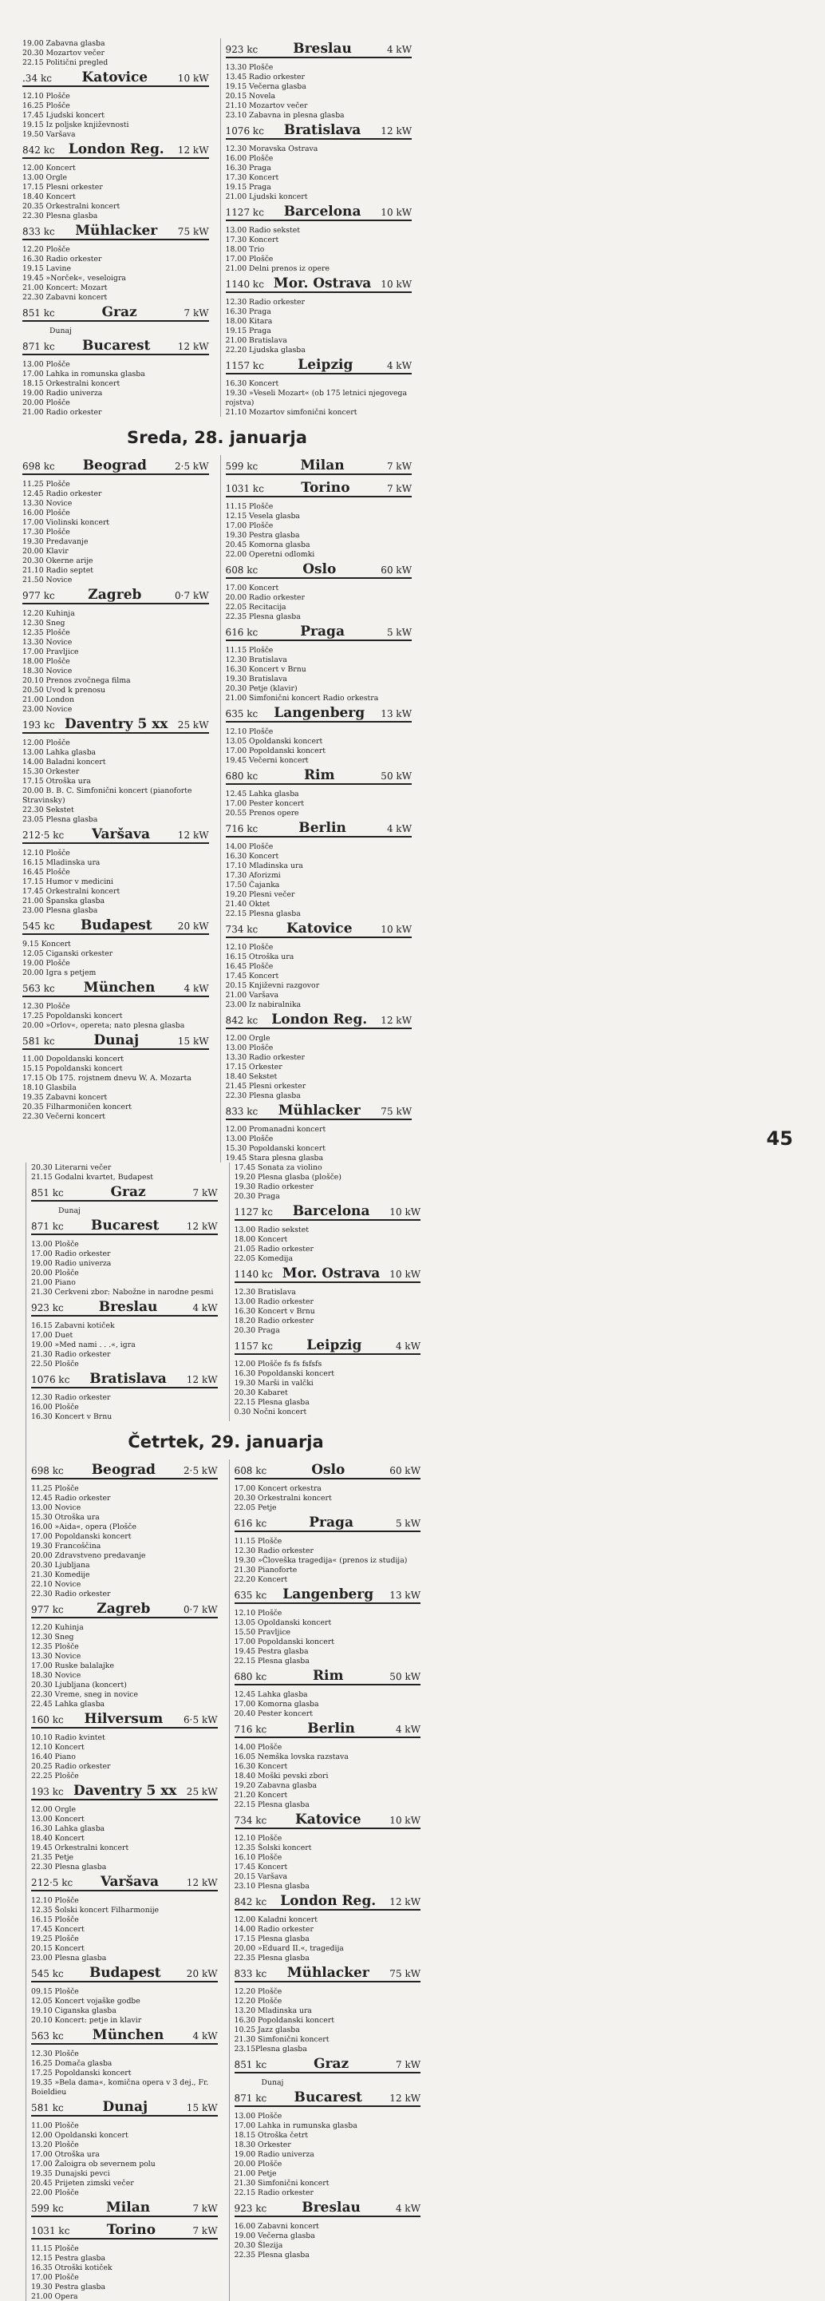19.00 Zabavna glasba
20.30 Mozartov večer
22.15 Politični pregled
.34 kc Katovice 10 kW
12.10 Plošče
16.25 Plošče
17.45 Ljudski koncert
19.15 Iz poljske književnosti
19.50 Varšava
842 kc London Reg. 12 kW
12.00 Koncert
13.00 Orgle
17.15 Plesni orkester
18.40 Koncert
20.35 Orkestralni koncert
22.30 Plesna glasba
833 kc Mühlacker 75 kW
12.20 Plošče
16.30 Radio orkester
19.15 Lavine
19.45 »Norček«, veseloigra
21.00 Koncert: Mozart
22.30 Zabavni koncert
851 kc Graz 7 kW
Dunaj
871 kc Bucarest 12 kW
13.00 Plošče
17.00 Lahka in romunska glasba
18.15 Orkestralni koncert
19.00 Radio univerza
20.00 Plošče
21.00 Radio orkester
923 kc Breslau 4 kW
13.30 Plošče
13.45 Radio orkester
19.15 Večerna glasba
20.15 Novela
21.10 Mozartov večer
23.10 Zabavna in plesna glasba
1076 kc Bratislava 12 kW
12.30 Moravska Ostrava
16.00 Plošče
16.30 Praga
17.30 Koncert
19.15 Praga
21.00 Ljudski koncert
1127 kc Barcelona 10 kW
13.00 Radio sekstet
17.30 Koncert
18.00 Trio
17.00 Plošče
21.00 Delni prenos iz opere
1140 kc Mor. Ostrava 10 kW
12.30 Radio orkester
16.30 Praga
18.00 Kitara
19.15 Praga
21.00 Bratislava
22.20 Ljudska glasba
1157 kc Leipzig 4 kW
16.30 Koncert
19.30 »Veseli Mozart« (ob 175 letnici njegovega rojstva)
21.10 Mozartov simfonični koncert
Sreda, 28. januarja
698 kc Beograd 2·5 kW
11.25 Plošče
12.45 Radio orkester
13.30 Novice
16.00 Plošče
17.00 Violinski koncert
17.30 Plošče
19.30 Predavanje
20.00 Klavir
20.30 Okerne arije
21.10 Radio septet
21.50 Novice
977 kc Zagreb 0·7 kW
12.20 Kuhinja
12.30 Sneg
12.35 Plošče
13.30 Novice
17.00 Pravljice
18.00 Plošče
18.30 Novice
20.10 Prenos zvočnega filma
20.50 Uvod k prenosu
21.00 London
23.00 Novice
193 kc Daventry 5 xx 25 kW
12.00 Plošče
13.00 Lahka glasba
14.00 Baladni koncert
15.30 Orkester
17.15 Otroška ura
20.00 B. B. C. Simfonični koncert (pianoforte Stravinsky)
22.30 Sekstet
23.05 Plesna glasba
212·5 kc Varšava 12 kW
12.10 Plošče
16.15 Mladinska ura
16.45 Plošče
17.15 Humor v medicini
17.45 Orkestralni koncert
21.00 Španska glasba
23.00 Plesna glasba
545 kc Budapest 20 kW
9.15 Koncert
12.05 Ciganski orkester
19.00 Plošče
20.00 Igra s petjem
563 kc München 4 kW
12.30 Plošče
17.25 Popoldanski koncert
20.00 »Orlov«, opereta; nato plesna glasba
581 kc Dunaj 15 kW
11.00 Dopoldanski koncert
15.15 Popoldanski koncert
17.15 Ob 175. rojstnem dnevu W. A. Mozarta
18.10 Glasbila
19.35 Zabavni koncert
20.35 Filharmoničen koncert
22.30 Večerni koncert
599 kc Milan 7 kW
1031 kc Torino 7 kW
11.15 Plošče
12.15 Vesela glasba
17.00 Plošče
19.30 Pestra glasba
20.45 Komorna glasba
22.00 Operetni odlomki
608 kc Oslo 60 kW
17.00 Koncert
20.00 Radio orkester
22.05 Recitacija
22.35 Plesna glasba
616 kc Praga 5 kW
11.15 Plošče
12.30 Bratislava
16.30 Koncert v Brnu
19.30 Bratislava
20.30 Petje (klavir)
21.00 Simfonični koncert Radio orkestra
635 kc Langenberg 13 kW
12.10 Plošče
13.05 Opoldanski koncert
17.00 Popoldanski koncert
19.45 Večerni koncert
680 kc Rim 50 kW
12.45 Lahka glasba
17.00 Pester koncert
20.55 Prenos opere
716 kc Berlin 4 kW
14.00 Plošče
16.30 Koncert
17.10 Mladinska ura
17.30 Aforizmi
17.50 Čajanka
19.20 Plesni večer
21.40 Oktet
22.15 Plesna glasba
734 kc Katovice 10 kW
12.10 Plošče
16.15 Otroška ura
16.45 Plošče
17.45 Koncert
20.15 Književni razgovor
21.00 Varšava
23.00 Iz nabiralnika
842 kc London Reg. 12 kW
12.00 Orgle
13.00 Plošče
13.30 Radio orkester
17.15 Orkester
18.40 Sekstet
21.45 Plesni orkester
22.30 Plesna glasba
833 kc Mühlacker 75 kW
12.00 Promanadni koncert
13.00 Plošče
15.30 Popoldanski koncert
19.45 Stara plesna glasba
20.30 Literarni večer
21.15 Godalni kvartet, Budapest
851 kc Graz 7 kW
Dunaj
871 kc Bucarest 12 kW
13.00 Plošče
17.00 Radio orkester
19.00 Radio univerza
20.00 Plošče
21.00 Piano
21.30 Cerkveni zbor: Nabožne in narodne pesmi
923 kc Breslau 4 kW
16.15 Zabavni kotiček
17.00 Duet
19.00 »Med nami . . .«, igra
21.30 Radio orkester
22.50 Plošče
1076 kc Bratislava 12 kW
12.30 Radio orkester
16.00 Plošče
16.30 Koncert v Brnu
17.45 Sonata za violino
19.20 Plesna glasba (plošče)
19.30 Radio orkester
20.30 Praga
1127 kc Barcelona 10 kW
13.00 Radio sekstet
18.00 Koncert
21.05 Radio orkester
22.05 Komedija
1140 kc Mor. Ostrava 10 kW
12.30 Bratislava
13.00 Radio orkester
16.30 Koncert v Brnu
18.20 Radio orkester
20.30 Praga
1157 kc Leipzig 4 kW
12.00 Plošče fs fs fsfsfs
16.30 Popoldanski koncert
19.30 Marši in valčki
20.30 Kabaret
22.15 Plesna glasba
0.30 Nočni koncert
Četrtek, 29. januarja
698 kc Beograd 2·5 kW
11.25 Plošče
12.45 Radio orkester
13.00 Novice
15.30 Otroška ura
16.00 »Aida«, opera (Plošče
17.00 Popoldanski koncert
19.30 Francoščina
20.00 Zdravstveno predavanje
20.30 Ljubljana
21.30 Komedije
22.10 Novice
22.30 Radio orkester
977 kc Zagreb 0·7 kW
12.20 Kuhinja
12.30 Sneg
12.35 Plošče
13.30 Novice
17.00 Ruske balalajke
18.30 Novice
20.30 Ljubljana (koncert)
22.30 Vreme, sneg in novice
22.45 Lahka glasba
160 kc Hilversum 6·5 kW
10.10 Radio kvintet
12.10 Koncert
16.40 Piano
20.25 Radio orkester
22.25 Plošče
193 kc Daventry 5 xx 25 kW
12.00 Orgle
13.00 Koncert
16.30 Lahka glasba
18.40 Koncert
19.45 Orkestralni koncert
21.35 Petje
22.30 Plesna glasba
212·5 kc Varšava 12 kW
12.10 Plošče
12.35 Šolski koncert Filharmonije
16.15 Plošče
17.45 Koncert
19.25 Plošče
20.15 Koncert
23.00 Plesna glasba
545 kc Budapest 20 kW
09.15 Plošče
12.05 Koncert vojaške godbe
19.10 Ciganska glasba
20.10 Koncert: petje in klavir
563 kc München 4 kW
12.30 Plošče
16.25 Domača glasba
17.25 Popoldanski koncert
19.35 »Bela dama«, komična opera v 3 dej., Fr. Boieldieu
581 kc Dunaj 15 kW
11.00 Plošče
12.00 Opoldanski koncert
13.20 Plošče
17.00 Otroška ura
17.00 Žaloigra ob severnem polu
19.35 Dunajski pevci
20.45 Prijeten zimski večer
22.00 Plošče
599 kc Milan 7 kW
1031 kc Torino 7 kW
11.15 Plošče
12.15 Pestra glasba
16.35 Otroški kotiček
17.00 Plošče
19.30 Pestra glasba
21.00 Opera
608 kc Oslo 60 kW
17.00 Koncert orkestra
20.30 Orkestralni koncert
22.05 Petje
616 kc Praga 5 kW
11.15 Plošče
12.30 Radio orkester
19.30 »Človeška tragedija« (prenos iz studija)
21.30 Pianoforte
22.20 Koncert
635 kc Langenberg 13 kW
12.10 Plošče
13.05 Opoldanski koncert
15.50 Pravljice
17.00 Popoldanski koncert
19.45 Pestra glasba
22.15 Plesna glasba
680 kc Rim 50 kW
12.45 Lahka glasba
17.00 Komorna glasba
20.40 Pester koncert
716 kc Berlin 4 kW
14.00 Plošče
16.05 Nemška lovska razstava
16.30 Koncert
18.40 Moški pevski zbori
19.20 Zabavna glasba
21.20 Koncert
22.15 Plesna glasba
734 kc Katovice 10 kW
12.10 Plošče
12.35 Šolski koncert
16.10 Plošče
17.45 Koncert
20.15 Varšava
23.10 Plesna glasba
842 kc London Reg. 12 kW
12.00 Kaladni koncert
14.00 Radio orkester
17.15 Plesna glasba
20.00 »Eduard II.«, tragedija
22.35 Plesna glasba
833 kc Mühlacker 75 kW
12.20 Plošče
12.20 Plošče
13.20 Mladinska ura
16.30 Popoldanski koncert
10.25 Jazz glasba
21.30 Simfonični koncert
23.15Plesna glasba
851 kc Graz 7 kW
Dunaj
871 kc Bucarest 12 kW
13.00 Plošče
17.00 Lahka in rumunska glasba
18.15 Otroška četrt
18.30 Orkester
19.00 Radio univerza
20.00 Plošče
21.00 Petje
21.30 Simfonični koncert
22.15 Radio orkester
923 kc Breslau 4 kW
16.00 Zabavni koncert
19.00 Večerna glasba
20.30 Šlezija
22.35 Plesna glasba
45